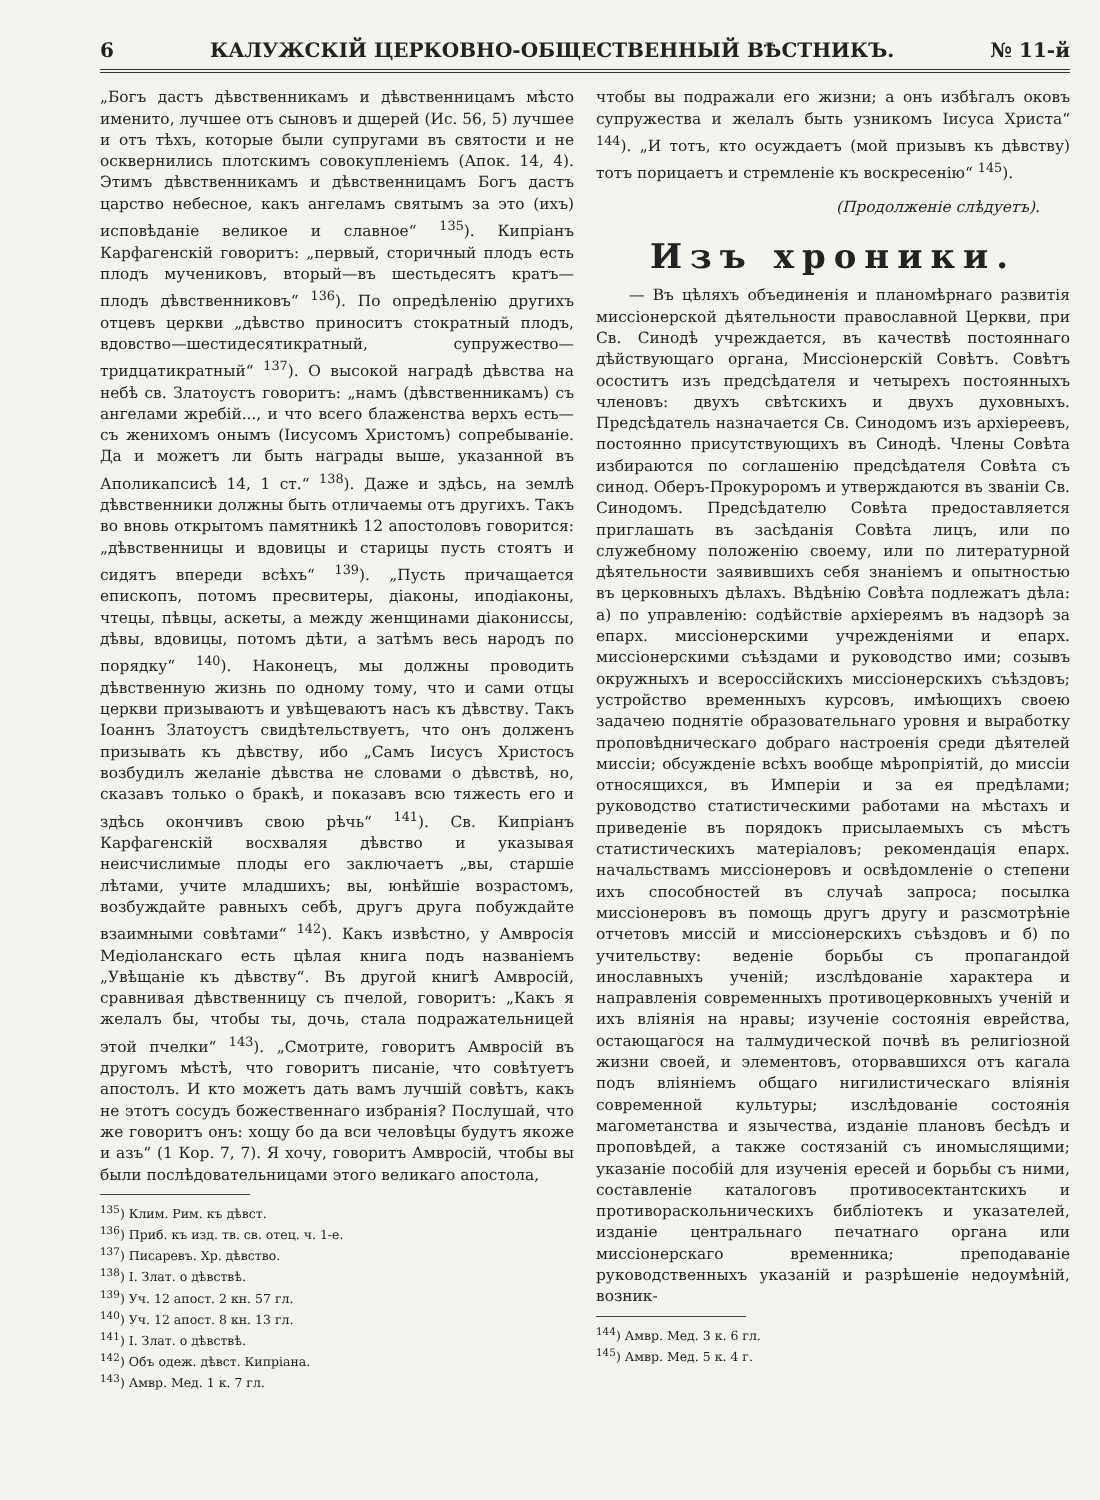6 КАЛУЖСКІЙ ЦЕРКОВНО-ОБЩЕСТВЕННЫЙ ВѢСТНИКЪ. № 11-й
„Богъ дастъ дѣвственникамъ и дѣвственницамъ мѣсто именито, лучшее отъ сыновъ и дщерей (Ис. 56, 5) лучшее и отъ тѣхъ, которые были супругами въ святости и не осквернились плотскимъ совокупленіемъ (Апок. 14, 4). Этимъ дѣвственникамъ и дѣвственницамъ Богъ дастъ царство небесное, какъ ангеламъ святымъ за это (ихъ) исповѣданіе великое и славное“ <sup>135</sup>). Кипріанъ Карфагенскій говоритъ: „первый, сторичный плодъ есть плодъ мучениковъ, вторый—въ шестьдесятъ кратъ—плодъ дѣвственниковъ“ <sup>136</sup>). По опредѣленію другихъ отцевъ церкви „дѣвство приноситъ стократный плодъ, вдовство—шестидесятикратный, супружество—тридцатикратный“ <sup>137</sup>). О высокой наградѣ дѣвства на небѣ св. Златоустъ говоритъ: „намъ (дѣвственникамъ) съ ангелами жребій..., и что всего блаженства верхъ есть—съ женихомъ онымъ (Іисусомъ Христомъ) сопребываніе. Да и можетъ ли быть награды выше, указанной въ Аполикапсисѣ 14, 1 ст.“ <sup>138</sup>). Даже и здѣсь, на землѣ дѣвственники должны быть отличаемы отъ другихъ. Такъ во вновь открытомъ памятникѣ 12 апостоловъ говорится: „дѣвственницы и вдовицы и старицы пусть стоятъ и сидятъ впереди всѣхъ“ <sup>139</sup>). „Пусть причащается епископъ, потомъ пресвитеры, діаконы, иподіаконы, чтецы, пѣвцы, аскеты, а между женщинами діакониссы, дѣвы, вдовицы, потомъ дѣти, а затѣмъ весь народъ по порядку“ <sup>140</sup>). Наконецъ, мы должны проводить дѣвственную жизнь по одному тому, что и сами отцы церкви призываютъ и увѣщеваютъ насъ къ дѣвству. Такъ Іоаннъ Златоустъ свидѣтельствуетъ, что онъ долженъ призывать къ дѣвству, ибо „Самъ Іисусъ Христосъ возбудилъ желаніе дѣвства не словами о дѣвствѣ, но, сказавъ только о бракѣ, и показавъ всю тяжесть его и здѣсь окончивъ свою рѣчь“ <sup>141</sup>). Св. Кипріанъ Карфагенскій восхваляя дѣвство и указывая неисчислимые плоды его заключаетъ „вы, старшіе лѣтами, учите младшихъ; вы, юнѣйшіе возрастомъ, возбуждайте равныхъ себѣ, другъ друга побуждайте взаимными совѣтами“ <sup>142</sup>). Какъ извѣстно, у Амвросія Медіоланскаго есть цѣлая книга подъ названіемъ „Увѣщаніе къ дѣвству“. Въ другой книгѣ Амвросій, сравнивая дѣвственницу съ пчелой, говоритъ: „Какъ я желалъ бы, чтобы ты, дочь, стала подражательницей этой пчелки“ <sup>143</sup>). „Смотрите, говоритъ Амвросій въ другомъ мѣстѣ, что говоритъ писаніе, что совѣтуетъ апостолъ. И кто можетъ дать вамъ лучшій совѣтъ, какъ не этотъ сосудъ божественнаго избранія? Послушай, что же говоритъ онъ: хощу бо да вси человѣцы будутъ якоже и азъ“ (1 Кор. 7, 7). Я хочу, говоритъ Амвросій, чтобы вы были послѣдовательницами этого великаго апостола,
<sup>135</sup>) Клим. Рим. къ дѣвст.
<sup>136</sup>) Приб. къ изд. тв. св. отец. ч. 1-е.
<sup>137</sup>) Писаревъ. Хр. дѣвство.
<sup>138</sup>) І. Злат. о дѣвствѣ.
<sup>139</sup>) Уч. 12 апост. 2 кн. 57 гл.
<sup>140</sup>) Уч. 12 апост. 8 кн. 13 гл.
<sup>141</sup>) І. Злат. о дѣвствѣ.
<sup>142</sup>) Объ одеж. дѣвст. Кипріана.
<sup>143</sup>) Амвр. Мед. 1 к. 7 гл.
чтобы вы подражали его жизни; а онъ избѣгалъ оковъ супружества и желалъ быть узникомъ Іисуса Христа“ <sup>144</sup>). „И тотъ, кто осуждаетъ (мой призывъ къ дѣвству) тотъ порицаетъ и стремленіе къ воскресенію“ <sup>145</sup>).
(Продолженіе слѣдуетъ).
Изъ хроники.
— Въ цѣляхъ объединенія и планомѣрнаго развитія миссіонерской дѣятельности православной Церкви, при Св. Синодѣ учреждается, въ качествѣ постояннаго дѣйствующаго органа, Миссіонерскій Совѣтъ. Совѣтъ осоститъ изъ предсѣдателя и четырехъ постоянныхъ членовъ: двухъ свѣтскихъ и двухъ духовныхъ. Предсѣдатель назначается Св. Синодомъ изъ архіереевъ, постоянно присутствующихъ въ Синодѣ. Члены Совѣта избираются по соглашенію предсѣдателя Совѣта съ синод. Оберъ-Прокуроромъ и утверждаются въ званіи Св. Синодомъ. Предсѣдателю Совѣта предоставляется приглашать въ засѣданія Совѣта лицъ, или по служебному положенію своему, или по литературной дѣятельности заявившихъ себя знаніемъ и опытностью въ церковныхъ дѣлахъ. Вѣдѣнію Совѣта подлежатъ дѣла: а) по управленію: содѣйствіе архіереямъ въ надзорѣ за епарх. миссіонерскими учрежденіями и епарх. миссіонерскими съѣздами и руководство ими; созывъ окружныхъ и всероссійскихъ миссіонерскихъ съѣздовъ; устройство временныхъ курсовъ, имѣющихъ своею задачею поднятіе образовательнаго уровня и выработку проповѣдническаго добраго настроенія среди дѣятелей миссіи; обсужденіе всѣхъ вообще мѣропріятій, до миссіи относящихся, въ Имперіи и за ея предѣлами; руководство статистическими работами на мѣстахъ и приведеніе въ порядокъ присылаемыхъ съ мѣстъ статистическихъ матеріаловъ; рекомендація епарх. начальствамъ миссіонеровъ и освѣдомленіе о степени ихъ способностей въ случаѣ запроса; посылка миссіонеровъ въ помощь другъ другу и разсмотрѣніе отчетовъ миссій и миссіонерскихъ съѣздовъ и б) по учительству: веденіе борьбы съ пропагандой инославныхъ ученій; изслѣдованіе характера и направленія современныхъ противоцерковныхъ ученій и ихъ вліянія на нравы; изученіе состоянія еврейства, остающагося на талмудической почвѣ въ религіозной жизни своей, и элементовъ, оторвавшихся отъ кагала подъ вліяніемъ общаго нигилистическаго вліянія современной культуры; изслѣдованіе состоянія магометанства и язычества, изданіе плановъ бесѣдъ и проповѣдей, а также состязаній съ иномыслящими; указаніе пособій для изученія ересей и борьбы съ ними, составленіе каталоговъ противосектантскихъ и противораскольническихъ библіотекъ и указателей, изданіе центральнаго печатнаго органа или миссіонерскаго временника; преподаваніе руководственныхъ указаній и разрѣшеніе недоумѣній, возник-
<sup>144</sup>) Амвр. Мед. 3 к. 6 гл.
<sup>145</sup>) Амвр. Мед. 5 к. 4 г.